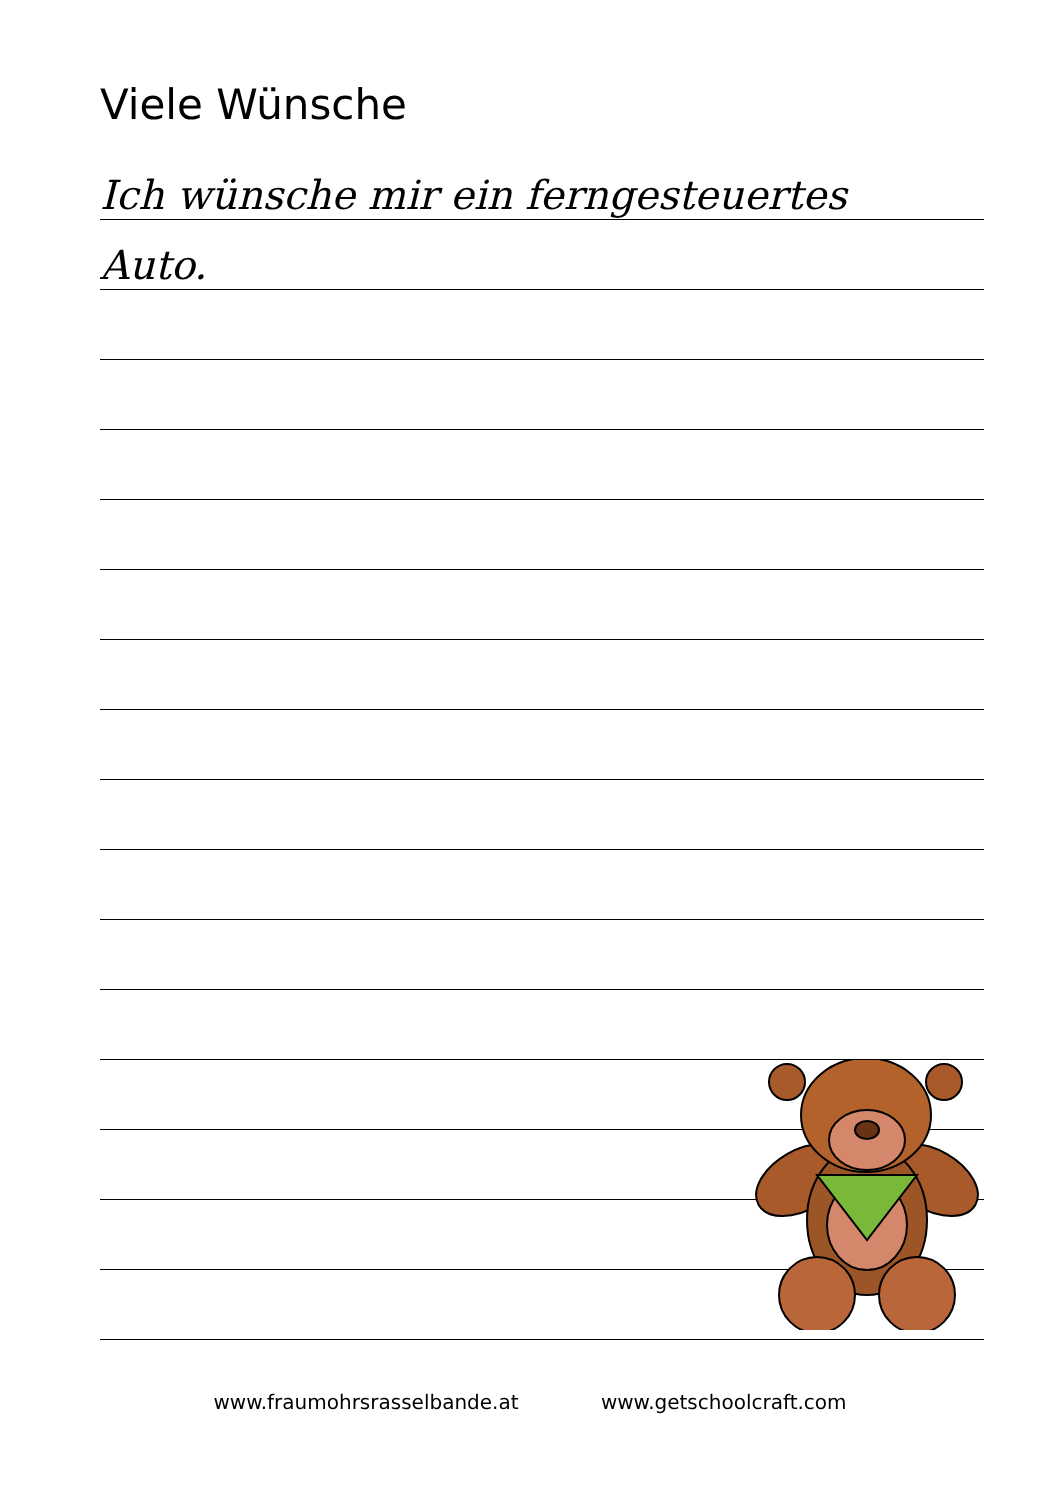Viele Wünsche
Ich wünsche mir ein ferngesteuertes
Auto.
www.fraumohrsrasselbande.at www.getschoolcraft.com